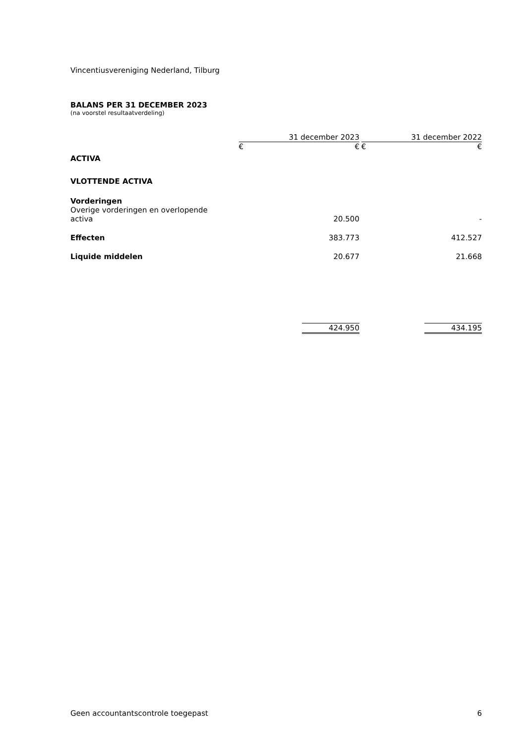Vincentiusvereniging Nederland, Tilburg
BALANS PER 31 DECEMBER 2023
(na voorstel resultaatverdeling)
| | 31 december 2023 | | | 31 december 2022 | |
| | € | € | | € | € |
| ACTIVA | | | | | |
| VLOTTENDE ACTIVA | | | | | |
| Vorderingen Overige vorderingen en overlopende activa | | 20.500 | | | - |
| Effecten | | 383.773 | | | 412.527 |
| Liquide middelen | | 20.677 | | | 21.668 |
| | | 424.950 | | | 434.195 |
Geen accountantscontrole toegepast 6